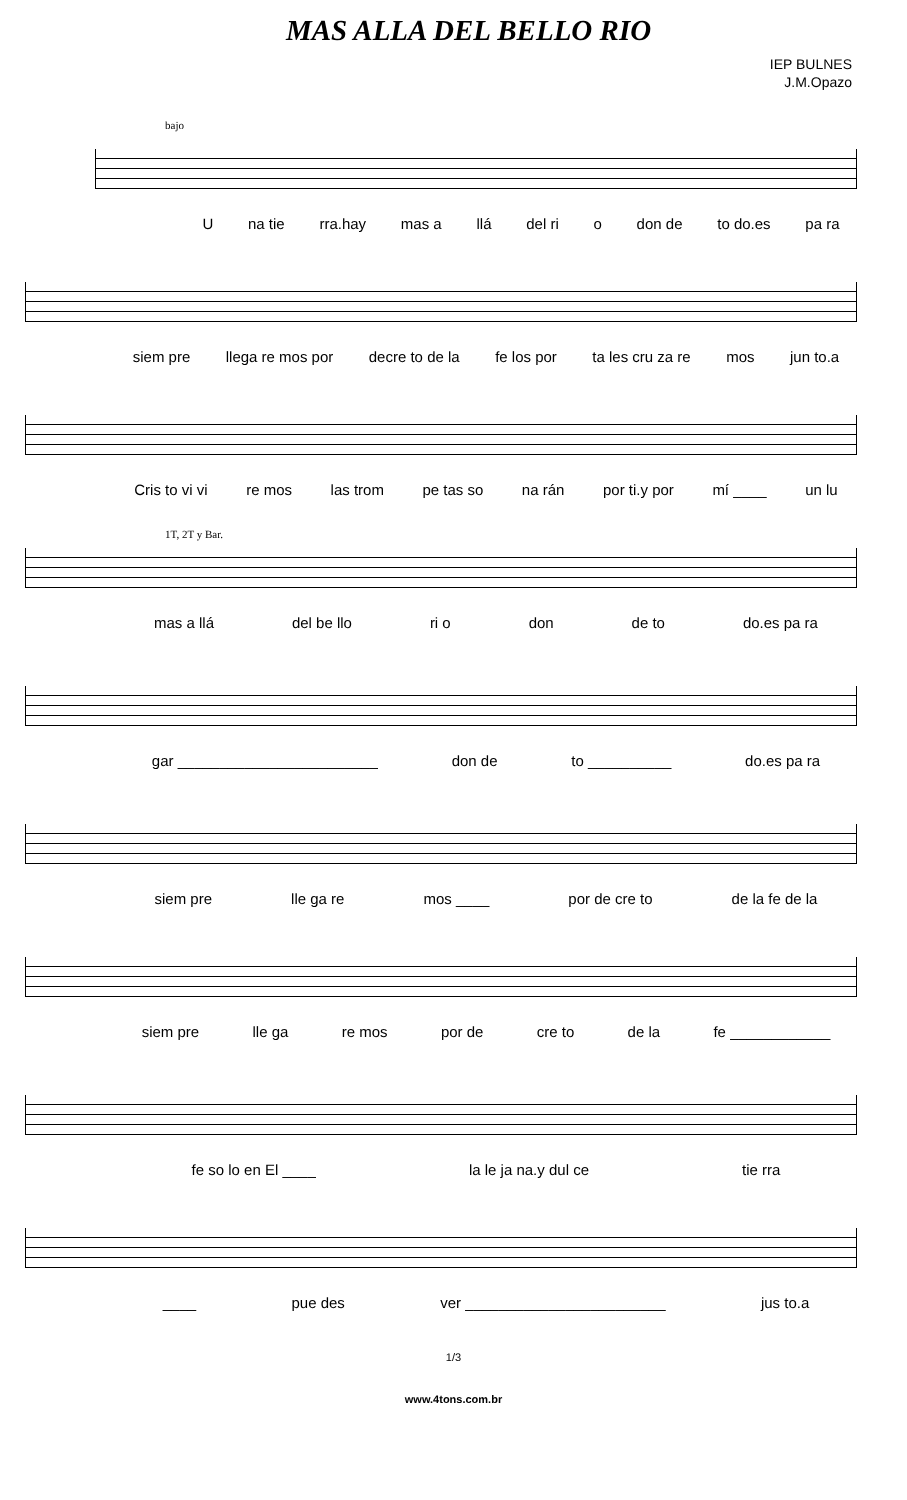MAS ALLA DEL BELLO RIO
IEP BULNES
J.M.Opazo
bajo
Una tie rra.hay mas a llá del ri o don de to do.es pa ra
siem pre llega re mos por decre to de la fe los por ta les cru za re mos jun to.a
Cris to vi vi re mos las trom pe tas so na rán por ti.y por mí ____ un lu
1T, 2T y Bar.
mas a llá del be llo ri o don de to do.es pa ra
gar ________________________ don de to __________ do.es pa ra
siem pre lle ga re mos ____ por de cre to de la fe de la
siem pre lle ga re mos por de cre to de la fe ____________
fe so lo en El ____ la le ja na.y dul ce tie rra
____ pue des ver ________________________ jus to.a
1/3
www.4tons.com.br